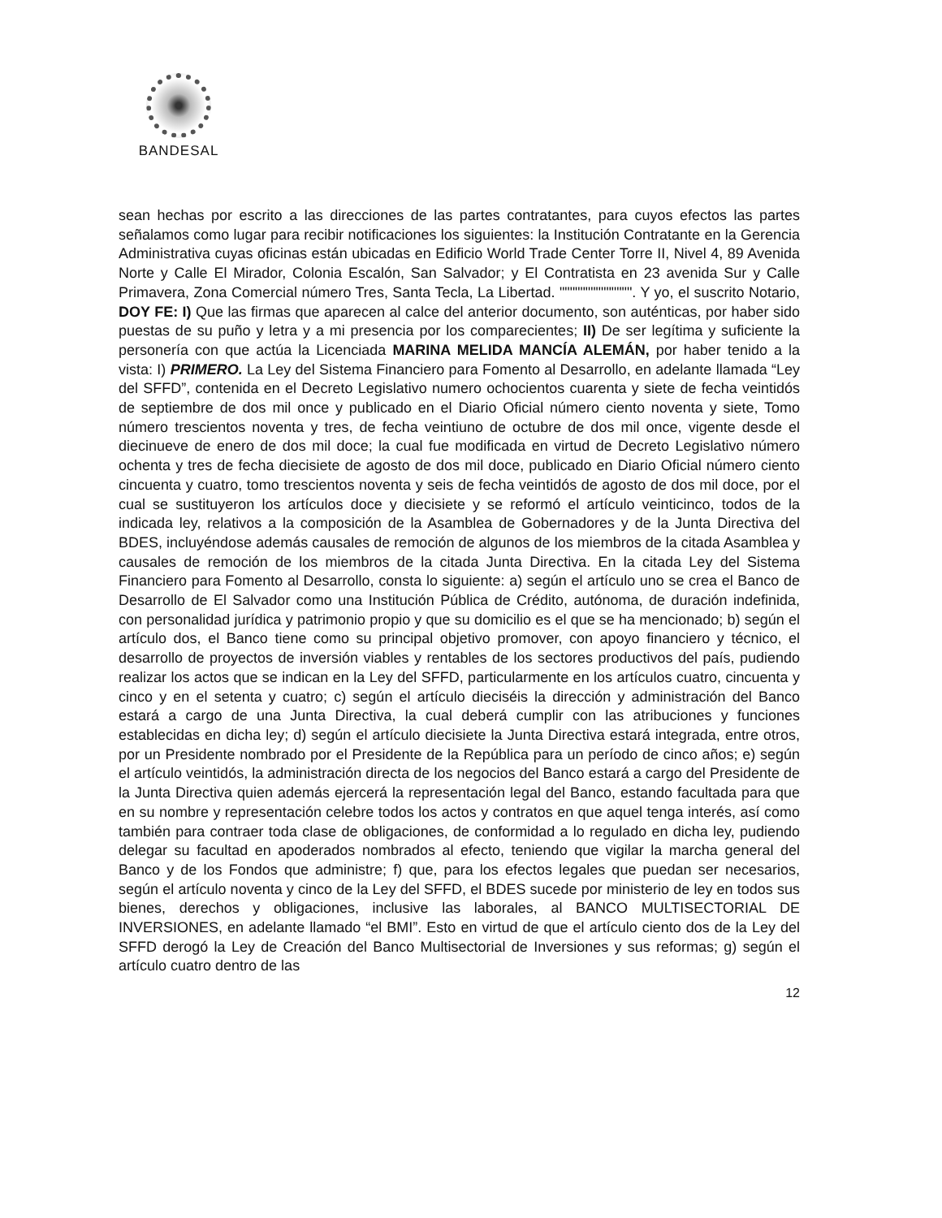BANDESAL
sean hechas por escrito a las direcciones de las partes contratantes, para cuyos efectos las partes señalamos como lugar para recibir notificaciones los siguientes: la Institución Contratante en la Gerencia Administrativa cuyas oficinas están ubicadas en Edificio World Trade Center Torre II, Nivel 4, 89 Avenida Norte y Calle El Mirador, Colonia Escalón, San Salvador; y El Contratista en 23 avenida Sur y Calle Primavera, Zona Comercial número Tres, Santa Tecla, La Libertad. """""""""""""". Y yo, el suscrito Notario, DOY FE: I) Que las firmas que aparecen al calce del anterior documento, son auténticas, por haber sido puestas de su puño y letra y a mi presencia por los comparecientes; II) De ser legítima y suficiente la personería con que actúa la Licenciada MARINA MELIDA MANCÍA ALEMÁN, por haber tenido a la vista: I) PRIMERO. La Ley del Sistema Financiero para Fomento al Desarrollo, en adelante llamada “Ley del SFFD”, contenida en el Decreto Legislativo numero ochocientos cuarenta y siete de fecha veintidós de septiembre de dos mil once y publicado en el Diario Oficial número ciento noventa y siete, Tomo número trescientos noventa y tres, de fecha veintiuno de octubre de dos mil once, vigente desde el diecinueve de enero de dos mil doce; la cual fue modificada en virtud de Decreto Legislativo número ochenta y tres de fecha diecisiete de agosto de dos mil doce, publicado en Diario Oficial número ciento cincuenta y cuatro, tomo trescientos noventa y seis de fecha veintidós de agosto de dos mil doce, por el cual se sustituyeron los artículos doce y diecisiete y se reformó el artículo veinticinco, todos de la indicada ley, relativos a la composición de la Asamblea de Gobernadores y de la Junta Directiva del BDES, incluyéndose además causales de remoción de algunos de los miembros de la citada Asamblea y causales de remoción de los miembros de la citada Junta Directiva. En la citada Ley del Sistema Financiero para Fomento al Desarrollo, consta lo siguiente: a) según el artículo uno se crea el Banco de Desarrollo de El Salvador como una Institución Pública de Crédito, autónoma, de duración indefinida, con personalidad jurídica y patrimonio propio y que su domicilio es el que se ha mencionado; b) según el artículo dos, el Banco tiene como su principal objetivo promover, con apoyo financiero y técnico, el desarrollo de proyectos de inversión viables y rentables de los sectores productivos del país, pudiendo realizar los actos que se indican en la Ley del SFFD, particularmente en los artículos cuatro, cincuenta y cinco y en el setenta y cuatro; c) según el artículo dieciséis la dirección y administración del Banco estará a cargo de una Junta Directiva, la cual deberá cumplir con las atribuciones y funciones establecidas en dicha ley; d) según el artículo diecisiete la Junta Directiva estará integrada, entre otros, por un Presidente nombrado por el Presidente de la República para un período de cinco años; e) según el artículo veintidós, la administración directa de los negocios del Banco estará a cargo del Presidente de la Junta Directiva quien además ejercerá la representación legal del Banco, estando facultada para que en su nombre y representación celebre todos los actos y contratos en que aquel tenga interés, así como también para contraer toda clase de obligaciones, de conformidad a lo regulado en dicha ley, pudiendo delegar su facultad en apoderados nombrados al efecto, teniendo que vigilar la marcha general del Banco y de los Fondos que administre; f) que, para los efectos legales que puedan ser necesarios, según el artículo noventa y cinco de la Ley del SFFD, el BDES sucede por ministerio de ley en todos sus bienes, derechos y obligaciones, inclusive las laborales, al BANCO MULTISECTORIAL DE INVERSIONES, en adelante llamado “el BMI”. Esto en virtud de que el artículo ciento dos de la Ley del SFFD derogó la Ley de Creación del Banco Multisectorial de Inversiones y sus reformas; g) según el artículo cuatro dentro de las
12